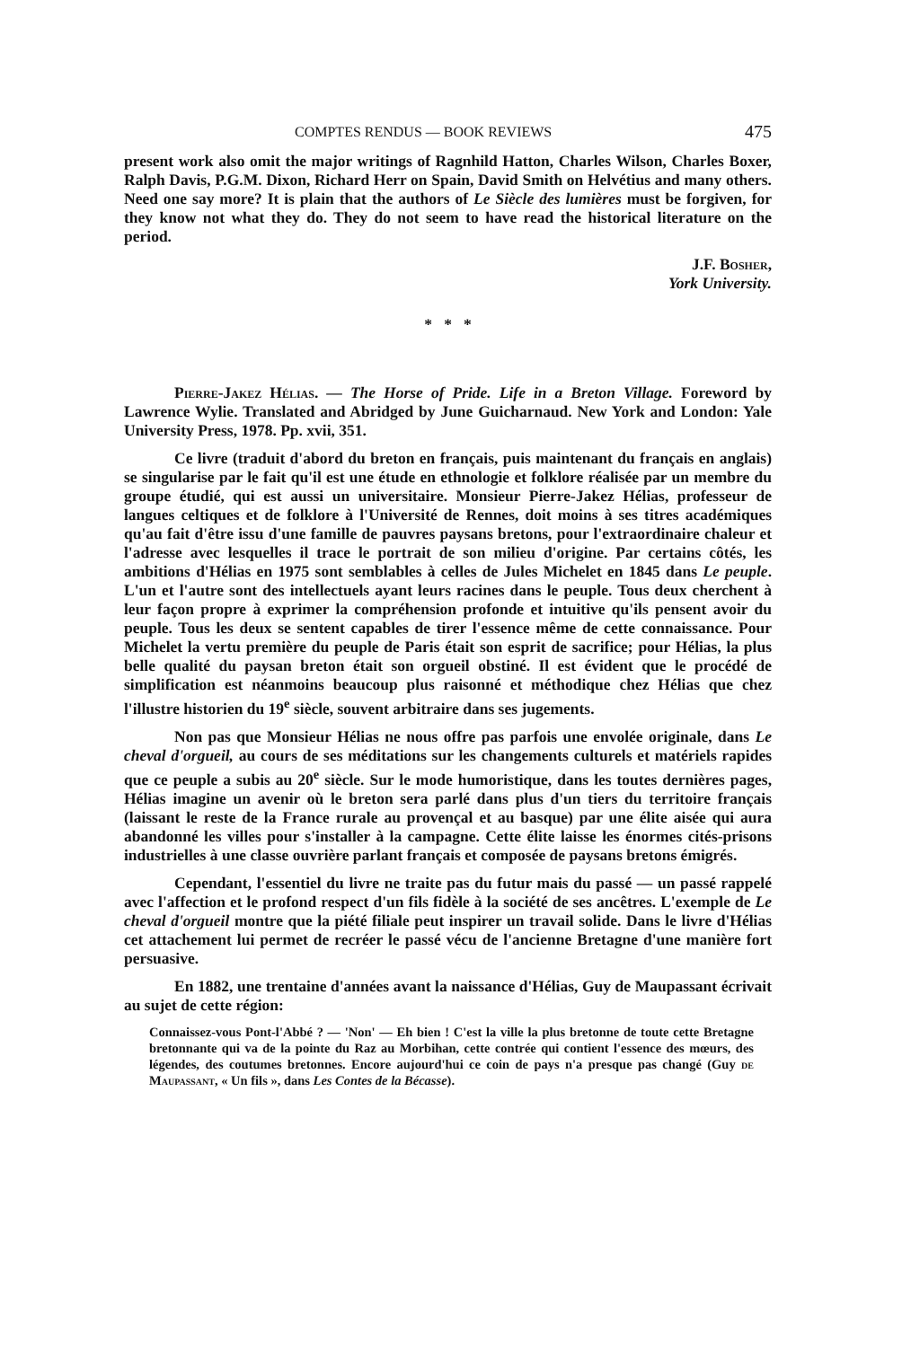COMPTES RENDUS — BOOK REVIEWS 475
present work also omit the major writings of Ragnhild Hatton, Charles Wilson, Charles Boxer, Ralph Davis, P.G.M. Dixon, Richard Herr on Spain, David Smith on Helvétius and many others. Need one say more? It is plain that the authors of Le Siècle des lumières must be forgiven, for they know not what they do. They do not seem to have read the historical literature on the period.
J.F. Bosher,
York University.
* * *
Pierre-Jakez Hélias. — The Horse of Pride. Life in a Breton Village. Foreword by Lawrence Wylie. Translated and Abridged by June Guicharnaud. New York and London: Yale University Press, 1978. Pp. xvii, 351.
Ce livre (traduit d'abord du breton en français, puis maintenant du français en anglais) se singularise par le fait qu'il est une étude en ethnologie et folklore réalisée par un membre du groupe étudié, qui est aussi un universitaire. Monsieur Pierre-Jakez Hélias, professeur de langues celtiques et de folklore à l'Université de Rennes, doit moins à ses titres académiques qu'au fait d'être issu d'une famille de pauvres paysans bretons, pour l'extraordinaire chaleur et l'adresse avec lesquelles il trace le portrait de son milieu d'origine. Par certains côtés, les ambitions d'Hélias en 1975 sont semblables à celles de Jules Michelet en 1845 dans Le peuple. L'un et l'autre sont des intellectuels ayant leurs racines dans le peuple. Tous deux cherchent à leur façon propre à exprimer la compréhension profonde et intuitive qu'ils pensent avoir du peuple. Tous les deux se sentent capables de tirer l'essence même de cette connaissance. Pour Michelet la vertu première du peuple de Paris était son esprit de sacrifice; pour Hélias, la plus belle qualité du paysan breton était son orgueil obstiné. Il est évident que le procédé de simplification est néanmoins beaucoup plus raisonné et méthodique chez Hélias que chez l'illustre historien du 19<sup>e</sup> siècle, souvent arbitraire dans ses jugements.
Non pas que Monsieur Hélias ne nous offre pas parfois une envolée originale, dans Le cheval d'orgueil, au cours de ses méditations sur les changements culturels et matériels rapides que ce peuple a subis au 20<sup>e</sup> siècle. Sur le mode humoristique, dans les toutes dernières pages, Hélias imagine un avenir où le breton sera parlé dans plus d'un tiers du territoire français (laissant le reste de la France rurale au provençal et au basque) par une élite aisée qui aura abandonné les villes pour s'installer à la campagne. Cette élite laisse les énormes cités-prisons industrielles à une classe ouvrière parlant français et composée de paysans bretons émigrés.
Cependant, l'essentiel du livre ne traite pas du futur mais du passé — un passé rappelé avec l'affection et le profond respect d'un fils fidèle à la société de ses ancêtres. L'exemple de Le cheval d'orgueil montre que la piété filiale peut inspirer un travail solide. Dans le livre d'Hélias cet attachement lui permet de recréer le passé vécu de l'ancienne Bretagne d'une manière fort persuasive.
En 1882, une trentaine d'années avant la naissance d'Hélias, Guy de Maupassant écrivait au sujet de cette région:
Connaissez-vous Pont-l'Abbé ? — 'Non' — Eh bien ! C'est la ville la plus bretonne de toute cette Bretagne bretonnante qui va de la pointe du Raz au Morbihan, cette contrée qui contient l'essence des mœurs, des légendes, des coutumes bretonnes. Encore aujourd'hui ce coin de pays n'a presque pas changé (Guy de Maupassant, « Un fils », dans Les Contes de la Bécasse).